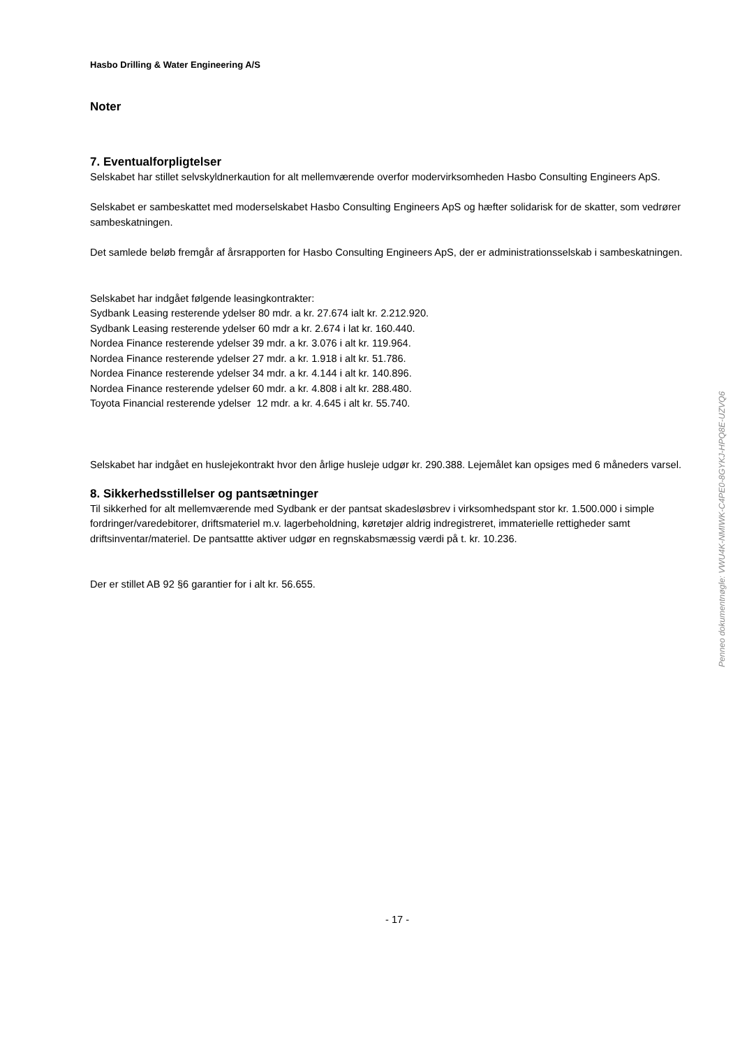Hasbo Drilling & Water Engineering A/S
Noter
7. Eventualforpligtelser
Selskabet har stillet selvskyldnerkaution for alt mellemværende overfor modervirksomheden Hasbo Consulting Engineers ApS.
Selskabet er sambeskattet med moderselskabet Hasbo Consulting Engineers ApS og hæfter solidarisk for de skatter, som vedrører sambeskatningen.
Det samlede beløb fremgår af årsrapporten for Hasbo Consulting Engineers ApS, der er administrationsselskab i sambeskatningen.
Selskabet har indgået følgende leasingkontrakter:
Sydbank Leasing resterende ydelser 80 mdr. a kr. 27.674 ialt kr. 2.212.920.
Sydbank Leasing resterende ydelser 60 mdr a kr. 2.674 i lat kr. 160.440.
Nordea Finance resterende ydelser 39 mdr. a kr. 3.076 i alt kr. 119.964.
Nordea Finance resterende ydelser 27 mdr. a kr. 1.918 i alt kr. 51.786.
Nordea Finance resterende ydelser 34 mdr. a kr. 4.144 i alt kr. 140.896.
Nordea Finance resterende ydelser 60 mdr. a kr. 4.808 i alt kr. 288.480.
Toyota Financial resterende ydelser 12 mdr. a kr. 4.645 i alt kr. 55.740.
Selskabet har indgået en huslejekontrakt hvor den årlige husleje udgør kr. 290.388. Lejemålet kan opsiges med 6 måneders varsel.
8. Sikkerhedsstillelser og pantsætninger
Til sikkerhed for alt mellemværende med Sydbank er der pantsat skadesløsbrev i virksomhedspant stor kr. 1.500.000 i simple fordringer/varedebitorer, driftsmateriel m.v. lagerbeholdning, køretøjer aldrig indregistreret, immaterielle rettigheder samt driftsinventar/materiel. De pantsattte aktiver udgør en regnskabsmæssig værdi på t. kr. 10.236.
Der er stillet AB 92 §6 garantier for i alt kr. 56.655.
- 17 -
Penneo dokumentnøgle: VWU4K-NMIWK-C4PE0-8GYKJ-HPQ8E-UZVQ6